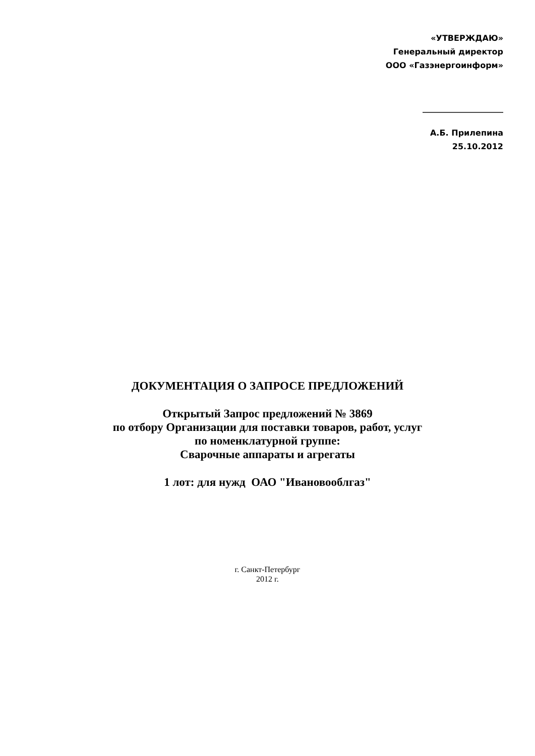«УТВЕРЖДАЮ»
Генеральный директор
ООО «Газэнергоинформ»
____________________
А.Б. Прилепина
25.10.2012
ДОКУМЕНТАЦИЯ О ЗАПРОСЕ ПРЕДЛОЖЕНИЙ
Открытый Запрос предложений № 3869
по отбору Организации для поставки товаров, работ, услуг
по номенклатурной группе:
Сварочные аппараты и агрегаты
1 лот: для нужд ОАО "Ивановооблгаз"
г. Санкт-Петербург
2012 г.